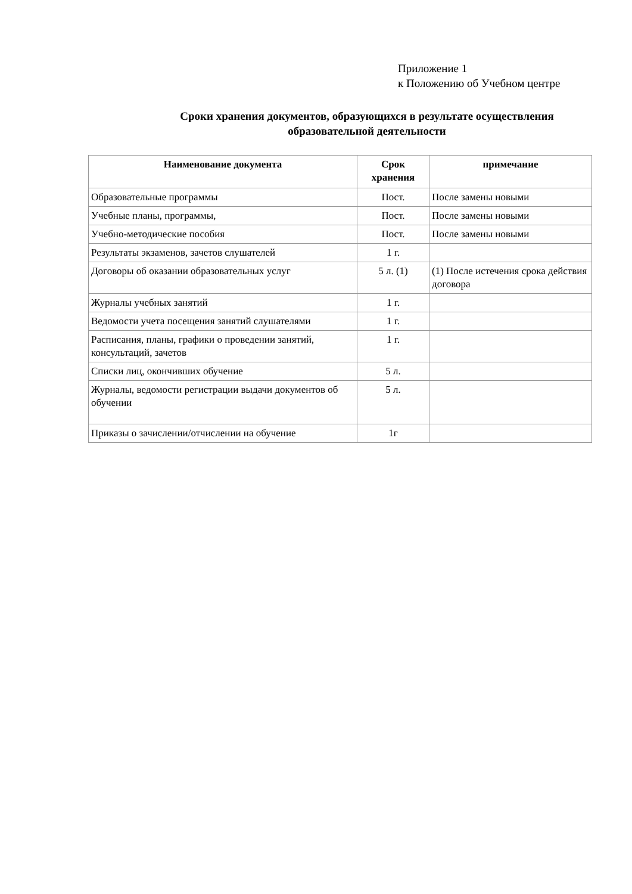Приложение 1
к Положению об Учебном центре
Сроки хранения документов, образующихся в результате осуществления образовательной деятельности
| Наименование документа | Срок хранения | примечание |
| --- | --- | --- |
| Образовательные программы | Пост. | После замены новыми |
| Учебные планы, программы, | Пост. | После замены новыми |
| Учебно-методические пособия | Пост. | После замены новыми |
| Результаты экзаменов, зачетов слушателей | 1 г. | |
| Договоры об оказании образовательных услуг | 5 л. (1) | (1) После истечения срока действия договора |
| Журналы учебных занятий | 1 г. | |
| Ведомости учета посещения занятий слушателями | 1 г. | |
| Расписания, планы, графики о проведении занятий, консультаций, зачетов | 1 г. | |
| Списки лиц, окончивших обучение | 5 л. | |
| Журналы, ведомости регистрации выдачи документов об обучении | 5 л. | |
| Приказы о зачислении/отчислении на обучение | 1г | |